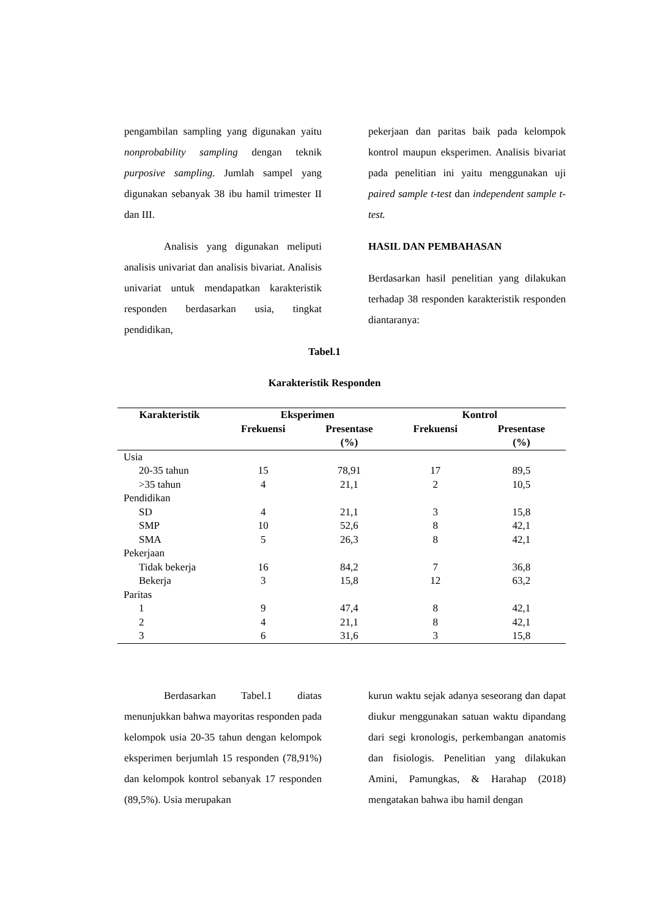pengambilan sampling yang digunakan yaitu nonprobability sampling dengan teknik purposive sampling. Jumlah sampel yang digunakan sebanyak 38 ibu hamil trimester II dan III.
Analisis yang digunakan meliputi analisis univariat dan analisis bivariat. Analisis univariat untuk mendapatkan karakteristik responden berdasarkan usia, tingkat pendidikan,
pekerjaan dan paritas baik pada kelompok kontrol maupun eksperimen. Analisis bivariat pada penelitian ini yaitu menggunakan uji paired sample t-test dan independent sample t-test.
HASIL DAN PEMBAHASAN
Berdasarkan hasil penelitian yang dilakukan terhadap 38 responden karakteristik responden diantaranya:
Tabel.1
Karakteristik Responden
| Karakteristik | Eksperimen | | Kontrol | |
| --- | --- | --- | --- | --- |
| | Frekuensi | Presentase | Frekuensi | Presentase |
| | | (%) | | (%) |
| Usia | | | | |
| 20-35 tahun | 15 | 78,91 | 17 | 89,5 |
| >35 tahun | 4 | 21,1 | 2 | 10,5 |
| Pendidikan | | | | |
| SD | 4 | 21,1 | 3 | 15,8 |
| SMP | 10 | 52,6 | 8 | 42,1 |
| SMA | 5 | 26,3 | 8 | 42,1 |
| Pekerjaan | | | | |
| Tidak bekerja | 16 | 84,2 | 7 | 36,8 |
| Bekerja | 3 | 15,8 | 12 | 63,2 |
| Paritas | | | | |
| 1 | 9 | 47,4 | 8 | 42,1 |
| 2 | 4 | 21,1 | 8 | 42,1 |
| 3 | 6 | 31,6 | 3 | 15,8 |
Berdasarkan Tabel.1 diatas menunjukkan bahwa mayoritas responden pada kelompok usia 20-35 tahun dengan kelompok eksperimen berjumlah 15 responden (78,91%) dan kelompok kontrol sebanyak 17 responden (89,5%). Usia merupakan
kurun waktu sejak adanya seseorang dan dapat diukur menggunakan satuan waktu dipandang dari segi kronologis, perkembangan anatomis dan fisiologis. Penelitian yang dilakukan Amini, Pamungkas, & Harahap (2018) mengatakan bahwa ibu hamil dengan